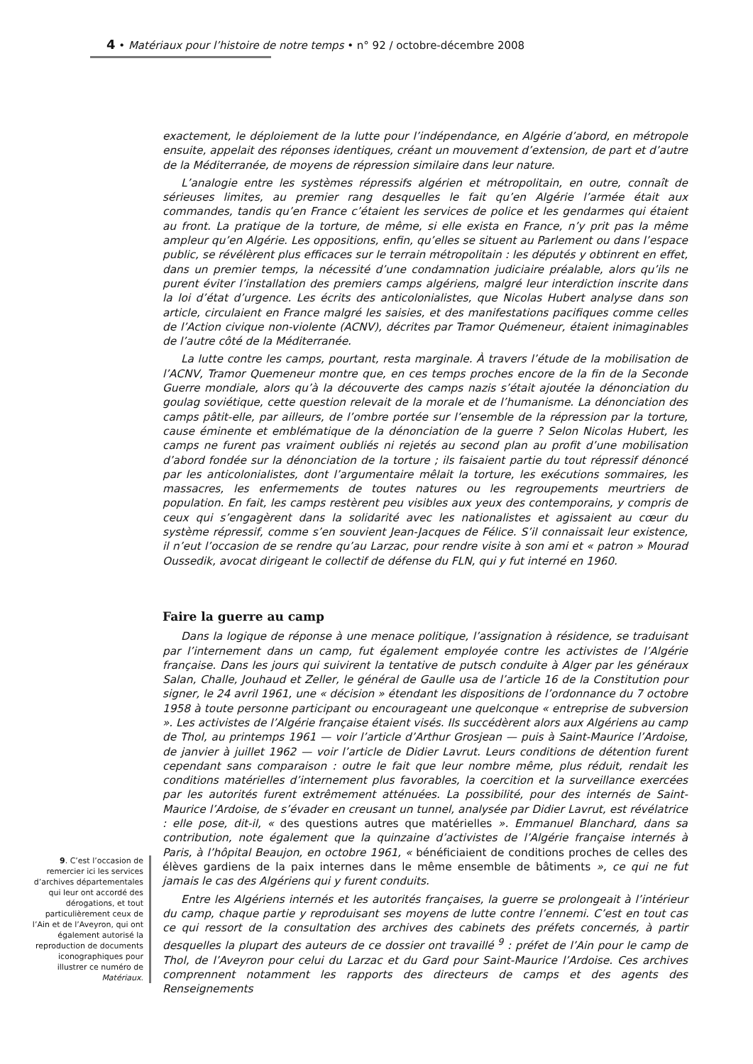4 • Matériaux pour l’histoire de notre temps • n° 92 / octobre-décembre 2008
exactement, le déploiement de la lutte pour l’indépendance, en Algérie d’abord, en métropole ensuite, appelait des réponses identiques, créant un mouvement d’extension, de part et d’autre de la Méditerranée, de moyens de répression similaire dans leur nature.
L’analogie entre les systèmes répressifs algérien et métropolitain, en outre, connaît de sérieuses limites, au premier rang desquelles le fait qu’en Algérie l’armée était aux commandes, tandis qu’en France c’étaient les services de police et les gendarmes qui étaient au front. La pratique de la torture, de même, si elle exista en France, n’y prit pas la même ampleur qu’en Algérie. Les oppositions, enfin, qu’elles se situent au Parlement ou dans l’espace public, se révélèrent plus efficaces sur le terrain métropolitain : les députés y obtinrent en effet, dans un premier temps, la nécessité d’une condamnation judiciaire préalable, alors qu’ils ne purent éviter l’installation des premiers camps algériens, malgré leur interdiction inscrite dans la loi d’état d’urgence. Les écrits des anticolonialistes, que Nicolas Hubert analyse dans son article, circulaient en France malgré les saisies, et des manifestations pacifiques comme celles de l’Action civique non-violente (ACNV), décrites par Tramor Quémeneur, étaient inimaginables de l’autre côté de la Méditerranée.
La lutte contre les camps, pourtant, resta marginale. À travers l’étude de la mobilisation de l’ACNV, Tramor Quemeneur montre que, en ces temps proches encore de la fin de la Seconde Guerre mondiale, alors qu’à la découverte des camps nazis s’était ajoutée la dénonciation du goulag soviétique, cette question relevait de la morale et de l’humanisme. La dénonciation des camps pâtit-elle, par ailleurs, de l’ombre portée sur l’ensemble de la répression par la torture, cause éminente et emblématique de la dénonciation de la guerre ? Selon Nicolas Hubert, les camps ne furent pas vraiment oubliés ni rejetés au second plan au profit d’une mobilisation d’abord fondée sur la dénonciation de la torture ; ils faisaient partie du tout répressif dénoncé par les anticolonialistes, dont l’argumentaire mêlait la torture, les exécutions sommaires, les massacres, les enfermements de toutes natures ou les regroupements meurtriers de population. En fait, les camps restèrent peu visibles aux yeux des contemporains, y compris de ceux qui s’engagèrent dans la solidarité avec les nationalistes et agissaient au cœur du système répressif, comme s’en souvient Jean-Jacques de Félice. S’il connaissait leur existence, il n’eut l’occasion de se rendre qu’au Larzac, pour rendre visite à son ami et « patron » Mourad Oussedik, avocat dirigeant le collectif de défense du FLN, qui y fut interné en 1960.
Faire la guerre au camp
Dans la logique de réponse à une menace politique, l’assignation à résidence, se traduisant par l’internement dans un camp, fut également employée contre les activistes de l’Algérie française. Dans les jours qui suivirent la tentative de putsch conduite à Alger par les généraux Salan, Challe, Jouhaud et Zeller, le général de Gaulle usa de l’article 16 de la Constitution pour signer, le 24 avril 1961, une « décision » étendant les dispositions de l’ordonnance du 7 octobre 1958 à toute personne participant ou encourageant une quelconque « entreprise de subversion ». Les activistes de l’Algérie française étaient visés. Ils succédèrent alors aux Algériens au camp de Thol, au printemps 1961 — voir l’article d’Arthur Grosjean — puis à Saint-Maurice l’Ardoise, de janvier à juillet 1962 — voir l’article de Didier Lavrut. Leurs conditions de détention furent cependant sans comparaison : outre le fait que leur nombre même, plus réduit, rendait les conditions matérielles d’internement plus favorables, la coercition et la surveillance exercées par les autorités furent extrêmement atténuées. La possibilité, pour des internés de Saint-Maurice l’Ardoise, de s’évader en creusant un tunnel, analysée par Didier Lavrut, est révélatrice : elle pose, dit-il, « des questions autres que matérielles ». Emmanuel Blanchard, dans sa contribution, note également que la quinzaine d’activistes de l’Algérie française internés à Paris, à l’hôpital Beaujon, en octobre 1961, « bénéficiaient de conditions proches de celles des élèves gardiens de la paix internes dans le même ensemble de bâtiments », ce qui ne fut jamais le cas des Algériens qui y furent conduits.
Entre les Algériens internés et les autorités françaises, la guerre se prolongeait à l’intérieur du camp, chaque partie y reproduisant ses moyens de lutte contre l’ennemi. C’est en tout cas ce qui ressort de la consultation des archives des cabinets des préfets concernés, à partir desquelles la plupart des auteurs de ce dossier ont travaillé <sup>9</sup> : préfet de l’Ain pour le camp de Thol, de l’Aveyron pour celui du Larzac et du Gard pour Saint-Maurice l’Ardoise. Ces archives comprennent notamment les rapports des directeurs de camps et des agents des Renseignements
9. C’est l’occasion de remercier ici les services d’archives départementales qui leur ont accordé des dérogations, et tout particulièrement ceux de l’Ain et de l’Aveyron, qui ont également autorisé la reproduction de documents iconographiques pour illustrer ce numéro de Matériaux.